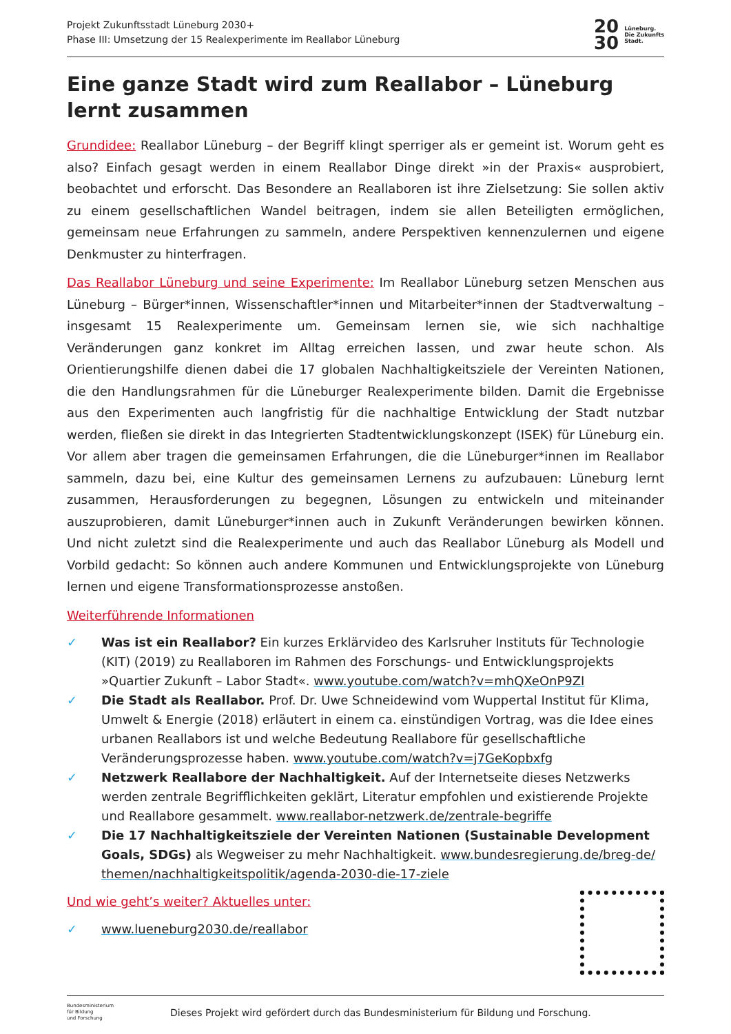Projekt Zukunftsstadt Lüneburg 2030+
Phase III: Umsetzung der 15 Realexperimente im Reallabor Lüneburg
20
30 Lüneburg.
Die Zukunfts
Stadt.
Eine ganze Stadt wird zum Reallabor – Lüneburg lernt zusammen
Grundidee: Reallabor Lüneburg – der Begriff klingt sperriger als er gemeint ist. Worum geht es also? Einfach gesagt werden in einem Reallabor Dinge direkt »in der Praxis« ausprobiert, beobachtet und erforscht. Das Besondere an Reallaboren ist ihre Zielsetzung: Sie sollen aktiv zu einem gesellschaftlichen Wandel beitragen, indem sie allen Beteiligten ermöglichen, gemeinsam neue Erfahrungen zu sammeln, andere Perspektiven kennenzulernen und eigene Denkmuster zu hinterfragen.
Das Reallabor Lüneburg und seine Experimente: Im Reallabor Lüneburg setzen Menschen aus Lüneburg – Bürger*innen, Wissenschaftler*innen und Mitarbeiter*innen der Stadtverwaltung – insgesamt 15 Realexperimente um. Gemeinsam lernen sie, wie sich nachhaltige Veränderungen ganz konkret im Alltag erreichen lassen, und zwar heute schon. Als Orientierungshilfe dienen dabei die 17 globalen Nachhaltigkeitsziele der Vereinten Nationen, die den Handlungsrahmen für die Lüneburger Realexperimente bilden. Damit die Ergebnisse aus den Experimenten auch langfristig für die nachhaltige Entwicklung der Stadt nutzbar werden, fließen sie direkt in das Integrierten Stadtentwicklungskonzept (ISEK) für Lüneburg ein. Vor allem aber tragen die gemeinsamen Erfahrungen, die die Lüneburger*innen im Reallabor sammeln, dazu bei, eine Kultur des gemeinsamen Lernens zu aufzubauen: Lüneburg lernt zusammen, Herausforderungen zu begegnen, Lösungen zu entwickeln und miteinander auszuprobieren, damit Lüneburger*innen auch in Zukunft Veränderungen bewirken können. Und nicht zuletzt sind die Realexperimente und auch das Reallabor Lüneburg als Modell und Vorbild gedacht: So können auch andere Kommunen und Entwicklungsprojekte von Lüneburg lernen und eigene Transformationsprozesse anstoßen.
Weiterführende Informationen
✓ Was ist ein Reallabor? Ein kurzes Erklärvideo des Karlsruher Instituts für Technologie (KIT) (2019) zu Reallaboren im Rahmen des Forschungs- und Entwicklungsprojekts »Quartier Zukunft – Labor Stadt«. www.youtube.com/watch?v=mhQXeOnP9ZI
✓ Die Stadt als Reallabor. Prof. Dr. Uwe Schneidewind vom Wuppertal Institut für Klima, Umwelt & Energie (2018) erläutert in einem ca. einstündigen Vortrag, was die Idee eines urbanen Reallabors ist und welche Bedeutung Reallabore für gesellschaftliche Veränderungsprozesse haben. www.youtube.com/watch?v=j7GeKopbxfg
✓ Netzwerk Reallabore der Nachhaltigkeit. Auf der Internetseite dieses Netzwerks werden zentrale Begrifflichkeiten geklärt, Literatur empfohlen und existierende Projekte und Reallabore gesammelt. www.reallabor-netzwerk.de/zentrale-begriffe
✓ Die 17 Nachhaltigkeitsziele der Vereinten Nationen (Sustainable Development Goals, SDGs) als Wegweiser zu mehr Nachhaltigkeit. www.bundesregierung.de/breg-de/ themen/nachhaltigkeitspolitik/agenda-2030-die-17-ziele
Und wie geht’s weiter? Aktuelles unter:
✓ www.lueneburg2030.de/reallabor
Bundesministerium
für Bildung
und Forschung
Dieses Projekt wird gefördert durch das Bundesministerium für Bildung und Forschung.